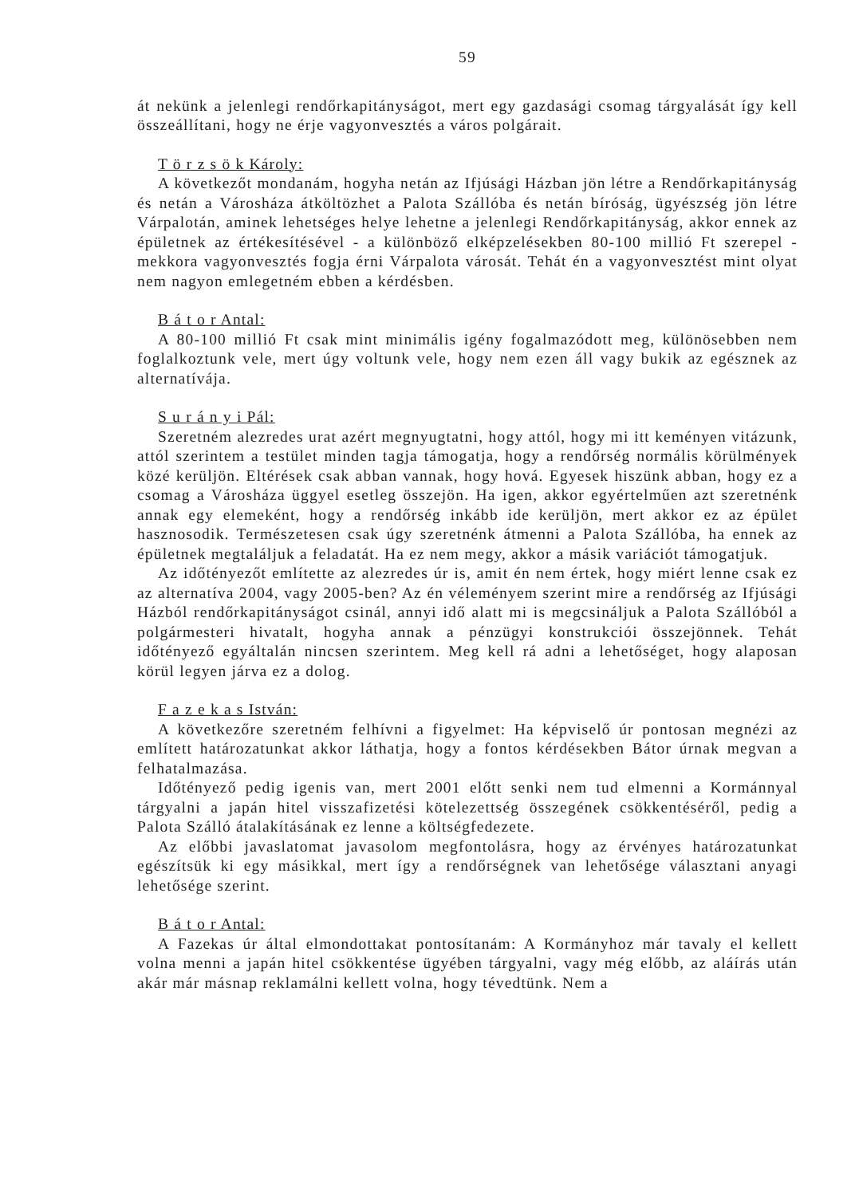59
át nekünk a jelenlegi rendőrkapitányságot, mert egy gazdasági csomag tárgyalását így kell összeállítani, hogy ne érje vagyonvesztés a város polgárait.
T ö r z s ö k Károly:
A következőt mondanám, hogyha netán az Ifjúsági Házban jön létre a Rendőrkapitányság és netán a Városháza átköltözhet a Palota Szállóba és netán bíróság, ügyészség jön létre Várpalotán, aminek lehetséges helye lehetne a jelenlegi Rendőrkapitányság, akkor ennek az épületnek az értékesítésével - a különböző elképzelésekben 80-100 millió Ft szerepel - mekkora vagyonvesztés fogja érni Várpalota városát. Tehát én a vagyonvesztést mint olyat nem nagyon emlegetném ebben a kérdésben.
B á t o r Antal:
A 80-100 millió Ft csak mint minimális igény fogalmazódott meg, különösebben nem foglalkoztunk vele, mert úgy voltunk vele, hogy nem ezen áll vagy bukik az egésznek az alternatívája.
S u r á n y i Pál:
Szeretném alezredes urat azért megnyugtatni, hogy attól, hogy mi itt keményen vitázunk, attól szerintem a testület minden tagja támogatja, hogy a rendőrség normális körülmények közé kerüljön. Eltérések csak abban vannak, hogy hová. Egyesek hiszünk abban, hogy ez a csomag a Városháza üggyel esetleg összejön. Ha igen, akkor egyértelműen azt szeretnénk annak egy elemeként, hogy a rendőrség inkább ide kerüljön, mert akkor ez az épület hasznosodik. Természetesen csak úgy szeretnénk átmenni a Palota Szállóba, ha ennek az épületnek megtaláljuk a feladatát. Ha ez nem megy, akkor a másik variációt támogatjuk.
Az időtényezőt említette az alezredes úr is, amit én nem értek, hogy miért lenne csak ez az alternatíva 2004, vagy 2005-ben? Az én véleményem szerint mire a rendőrség az Ifjúsági Házból rendőrkapitányságot csinál, annyi idő alatt mi is megcsináljuk a Palota Szállóból a polgármesteri hivatalt, hogyha annak a pénzügyi konstrukciói összejönnek. Tehát időtényező egyáltalán nincsen szerintem. Meg kell rá adni a lehetőséget, hogy alaposan körül legyen járva ez a dolog.
F a z e k a s István:
A következőre szeretném felhívni a figyelmet: Ha képviselő úr pontosan megnézi az említett határozatunkat akkor láthatja, hogy a fontos kérdésekben Bátor úrnak megvan a felhatalmazása.
Időtényező pedig igenis van, mert 2001 előtt senki nem tud elmenni a Kormánnyal tárgyalni a japán hitel visszafizetési kötelezettség összegének csökkentéséről, pedig a Palota Szálló átalakításának ez lenne a költségfedezete.
Az előbbi javaslatomat javasolom megfontolásra, hogy az érvényes határozatunkat egészítsük ki egy másikkal, mert így a rendőrségnek van lehetősége választani anyagi lehetősége szerint.
B á t o r Antal:
A Fazekas úr által elmondottakat pontosítanám: A Kormányhoz már tavaly el kellett volna menni a japán hitel csökkentése ügyében tárgyalni, vagy még előbb, az aláírás után akár már másnap reklamálni kellett volna, hogy tévedtünk. Nem a